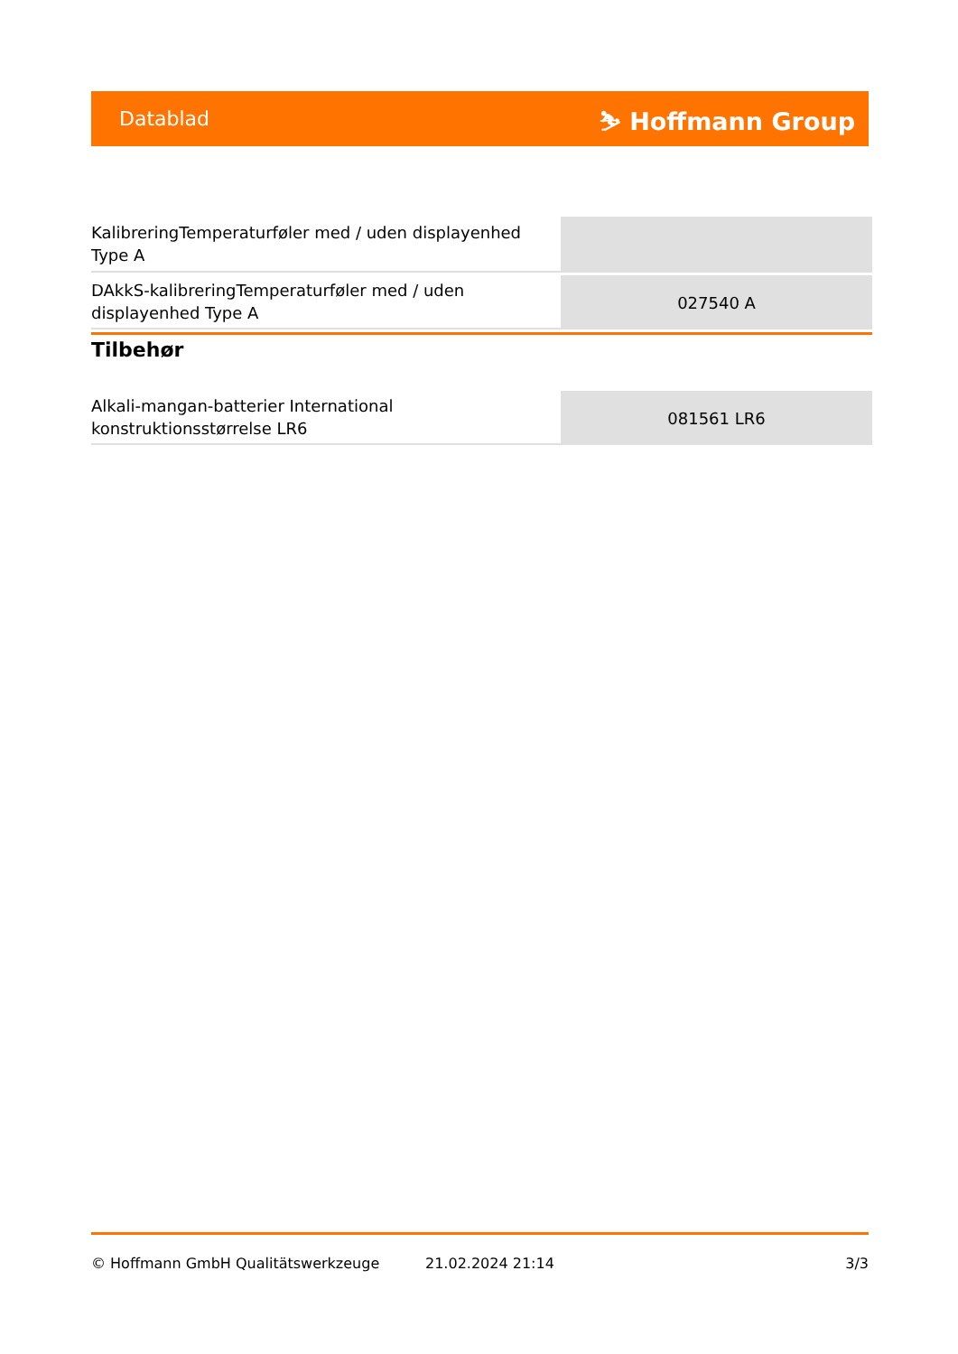Datablad ⛷ Hoffmann Group
| KalibreringTemperaturføler med / uden displayenhed Type A | |
| DAkkS-kalibreringTemperaturføler med / uden displayenhed Type A | 027540 A |
Tilbehør
| Alkali-mangan-batterier International konstruktionsstørrelse LR6 | 081561 LR6 |
© Hoffmann GmbH Qualitätswerkzeuge 21.02.2024 21:14 3/3